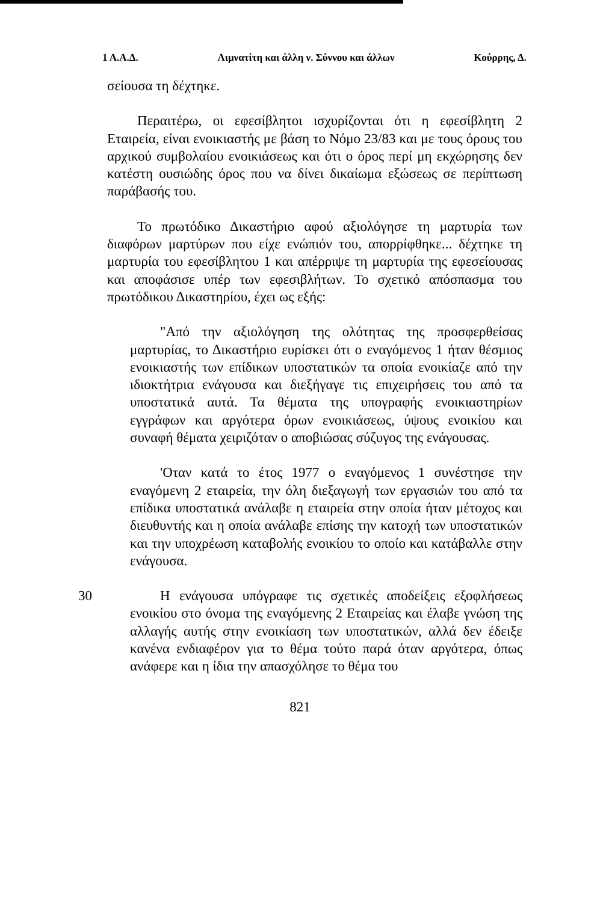1 Α.Α.Δ. Λιμνατίτη και άλλη ν. Σύννου και άλλων Κούρρης, Δ.
σείουσα τη δέχτηκε.
Περαιτέρω, οι εφεσίβλητοι ισχυρίζονται ότι η εφεσίβλητη 2 Εταιρεία, είναι ενοικιαστής με βάση το Νόμο 23/83 και με τους όρους του αρχικού συμβολαίου ενοικιάσεως και ότι ο όρος περί μη εκχώρησης δεν κατέστη ουσιώδης όρος που να δίνει δικαίωμα εξώσεως σε περίπτωση παράβασής του.
Το πρωτόδικο Δικαστήριο αφού αξιολόγησε τη μαρτυρία των διαφόρων μαρτύρων που είχε ενώπιόν του, απορρίφθηκε... δέχτηκε τη μαρτυρία του εφεσίβλητου 1 και απέρριψε τη μαρτυρία της εφεσείουσας και αποφάσισε υπέρ των εφεσιβλήτων. Το σχετικό απόσπασμα του πρωτόδικου Δικαστηρίου, έχει ως εξής:
"Από την αξιολόγηση της ολότητας της προσφερθείσας μαρτυρίας, το Δικαστήριο ευρίσκει ότι ο εναγόμενος 1 ήταν θέσμιος ενοικιαστής των επίδικων υποστατικών τα οποία ενοικίαζε από την ιδιοκτήτρια ενάγουσα και διεξήγαγε τις επιχειρήσεις του από τα υποστατικά αυτά. Τα θέματα της υπογραφής ενοικιαστηρίων εγγράφων και αργότερα όρων ενοικιάσεως, ύψους ενοικίου και συναφή θέματα χειριζόταν ο αποβιώσας σύζυγος της ενάγουσας.
'Οταν κατά το έτος 1977 ο εναγόμενος 1 συνέστησε την εναγόμενη 2 εταιρεία, την όλη διεξαγωγή των εργασιών του από τα επίδικα υποστατικά ανάλαβε η εταιρεία στην οποία ήταν μέτοχος και διευθυντής και η οποία ανάλαβε επίσης την κατοχή των υποστατικών και την υποχρέωση καταβολής ενοικίου το οποίο και κατάβαλλε στην ενάγουσα.
30 Η ενάγουσα υπόγραφε τις σχετικές αποδείξεις εξοφλήσεως ενοικίου στο όνομα της εναγόμενης 2 Εταιρείας και έλαβε γνώση της αλλαγής αυτής στην ενοικίαση των υποστατικών, αλλά δεν έδειξε κανένα ενδιαφέρον για το θέμα τούτο παρά όταν αργότερα, όπως ανάφερε και η ίδια την απασχόλησε το θέμα του
821